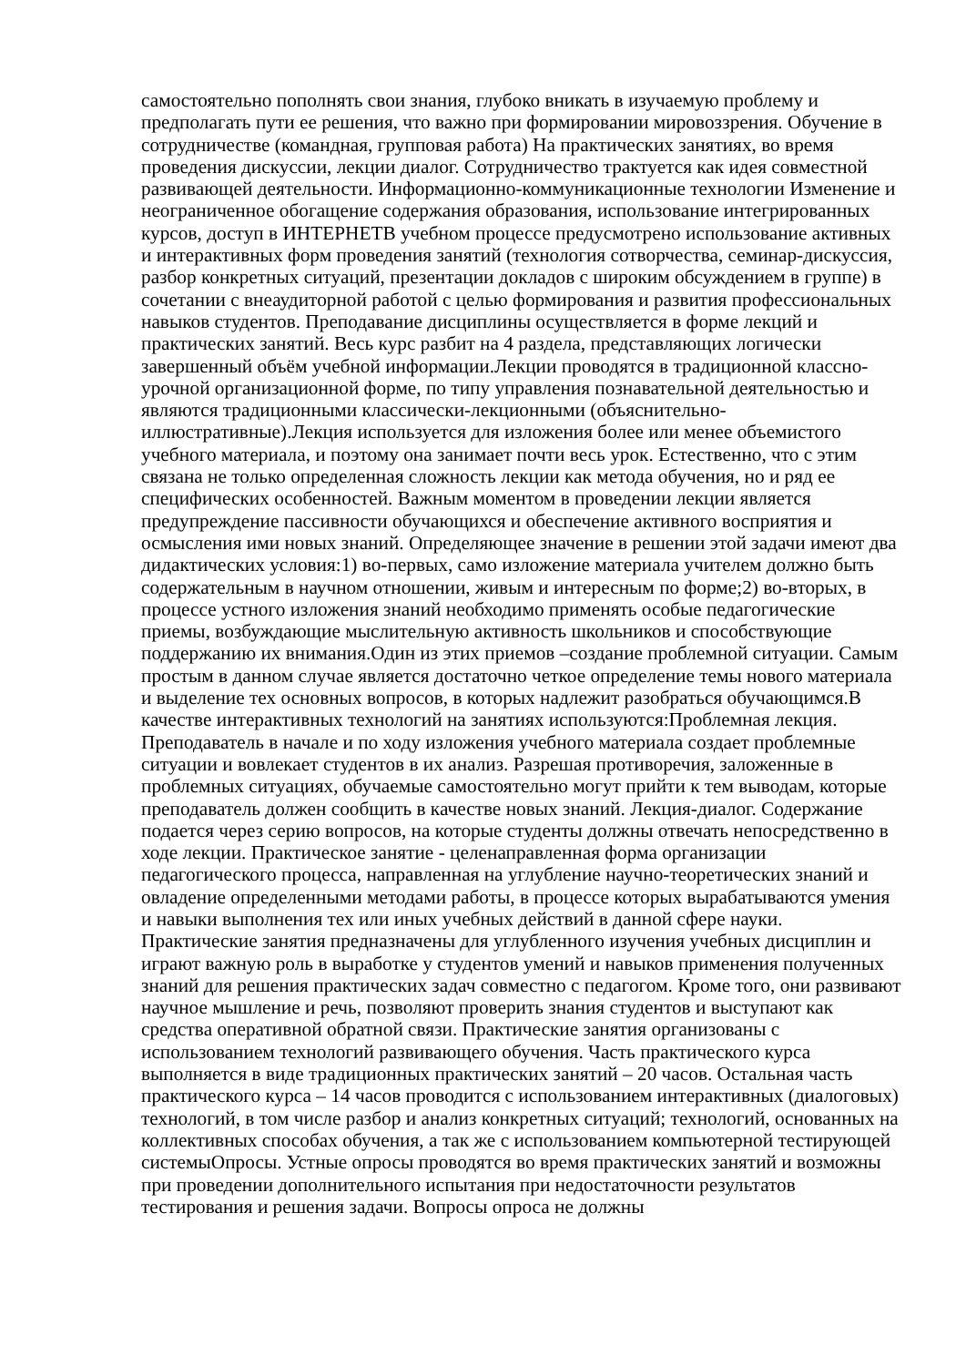самостоятельно пополнять свои знания, глубоко вникать в изучаемую проблему и предполагать пути ее решения, что важно при формировании мировоззрения. Обучение в сотрудничестве (командная, групповая работа) На практических занятиях, во время проведения дискуссии, лекции диалог. Сотрудничество трактуется как идея совместной развивающей деятельности. Информационно-коммуникационные технологии Изменение и неограниченное обогащение содержания образования, использование интегрированных курсов, доступ в ИНТЕРНЕТВ учебном процессе предусмотрено использование активных и интерактивных форм проведения занятий (технология сотворчества, семинар-дискуссия, разбор конкретных ситуаций, презентации докладов с широким обсуждением в группе) в сочетании с внеаудиторной работой с целью формирования и развития профессиональных навыков студентов. Преподавание дисциплины осуществляется в форме лекций и практических занятий. Весь курс разбит на 4 раздела, представляющих логически завершенный объём учебной информации.Лекции проводятся в традиционной классно-урочной организационной форме, по типу управления познавательной деятельностью и являются традиционными классически-лекционными (объяснительно-иллюстративные).Лекция используется для изложения более или менее объемистого учебного материала, и поэтому она занимает почти весь урок. Естественно, что с этим связана не только определенная сложность лекции как метода обучения, но и ряд ее специфических особенностей. Важным моментом в проведении лекции является предупреждение пассивности обучающихся и обеспечение активного восприятия и осмысления ими новых знаний. Определяющее значение в решении этой задачи имеют два дидактических условия:1) во-первых, само изложение материала учителем должно быть содержательным в научном отношении, живым и интересным по форме;2) во-вторых, в процессе устного изложения знаний необходимо применять особые педагогические приемы, возбуждающие мыслительную активность школьников и способствующие поддержанию их внимания.Один из этих приемов –создание проблемной ситуации. Самым простым в данном случае является достаточно четкое определение темы нового материала и выделение тех основных вопросов, в которых надлежит разобраться обучающимся.В качестве интерактивных технологий на занятиях используются:Проблемная лекция. Преподаватель в начале и по ходу изложения учебного материала создает проблемные ситуации и вовлекает студентов в их анализ. Разрешая противоречия, заложенные в проблемных ситуациях, обучаемые самостоятельно могут прийти к тем выводам, которые преподаватель должен сообщить в качестве новых знаний. Лекция-диалог. Содержание подается через серию вопросов, на которые студенты должны отвечать непосредственно в ходе лекции. Практическое занятие - целенаправленная форма организации педагогического процесса, направленная на углубление научно-теоретических знаний и овладение определенными методами работы, в процессе которых вырабатываются умения и навыки выполнения тех или иных учебных действий в данной сфере науки. Практические занятия предназначены для углубленного изучения учебных дисциплин и играют важную роль в выработке у студентов умений и навыков применения полученных знаний для решения практических задач совместно с педагогом. Кроме того, они развивают научное мышление и речь, позволяют проверить знания студентов и выступают как средства оперативной обратной связи. Практические занятия организованы с использованием технологий развивающего обучения. Часть практического курса выполняется в виде традиционных практических занятий – 20 часов. Остальная часть практического курса – 14 часов проводится с использованием интерактивных (диалоговых) технологий, в том числе разбор и анализ конкретных ситуаций; технологий, основанных на коллективных способах обучения, а так же с использованием компьютерной тестирующей системыОпросы. Устные опросы проводятся во время практических занятий и возможны при проведении дополнительного испытания при недостаточности результатов тестирования и решения задачи. Вопросы опроса не должны